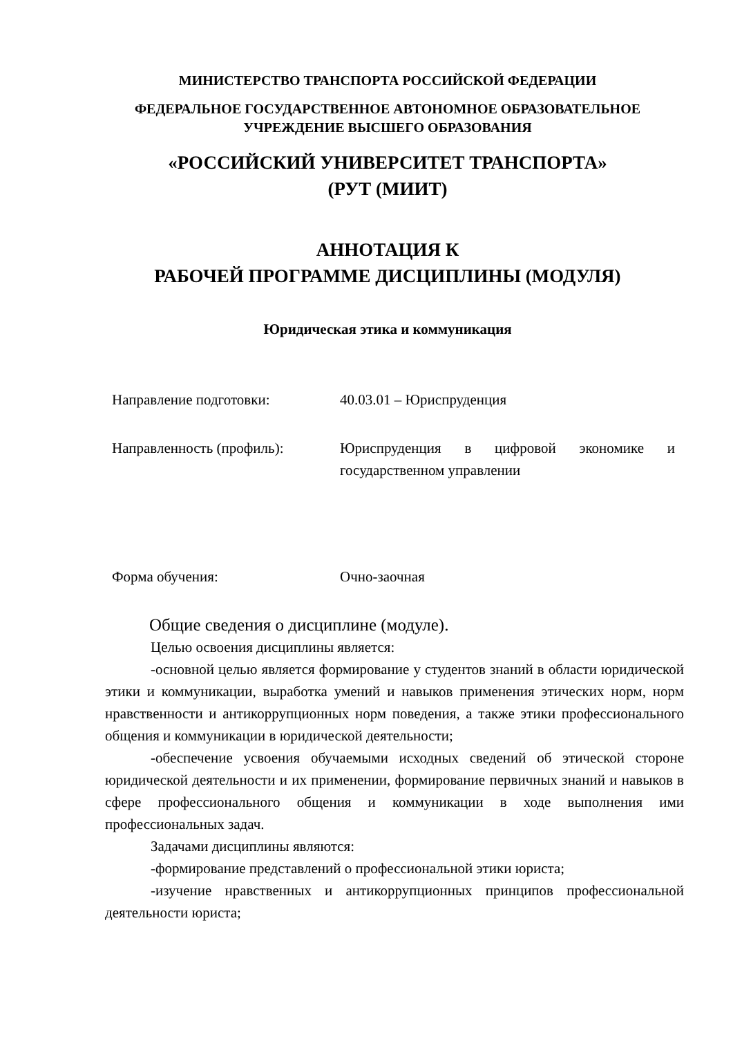МИНИСТЕРСТВО ТРАНСПОРТА РОССИЙСКОЙ ФЕДЕРАЦИИ
ФЕДЕРАЛЬНОЕ ГОСУДАРСТВЕННОЕ АВТОНОМНОЕ ОБРАЗОВАТЕЛЬНОЕ
УЧРЕЖДЕНИЕ ВЫСШЕГО ОБРАЗОВАНИЯ
«РОССИЙСКИЙ УНИВЕРСИТЕТ ТРАНСПОРТА»
(РУТ (МИИТ)
АННОТАЦИЯ К
РАБОЧЕЙ ПРОГРАММЕ ДИСЦИПЛИНЫ (МОДУЛЯ)
Юридическая этика и коммуникация
Направление подготовки: 40.03.01 – Юриспруденция
Направленность (профиль): Юриспруденция в цифровой экономике и государственном управлении
Форма обучения: Очно-заочная
Общие сведения о дисциплине (модуле).
Целью освоения дисциплины является:
-основной целью является формирование у студентов знаний в области юридической этики и коммуникации, выработка умений и навыков применения этических норм, норм нравственности и антикоррупционных норм поведения, а также этики профессионального общения и коммуникации в юридической деятельности;
-обеспечение усвоения обучаемыми исходных сведений об этической стороне юридической деятельности и их применении, формирование первичных знаний и навыков в сфере профессионального общения и коммуникации в ходе выполнения ими профессиональных задач.
Задачами дисциплины являются:
-формирование представлений о профессиональной этики юриста;
-изучение нравственных и антикоррупционных принципов профессиональной деятельности юриста;